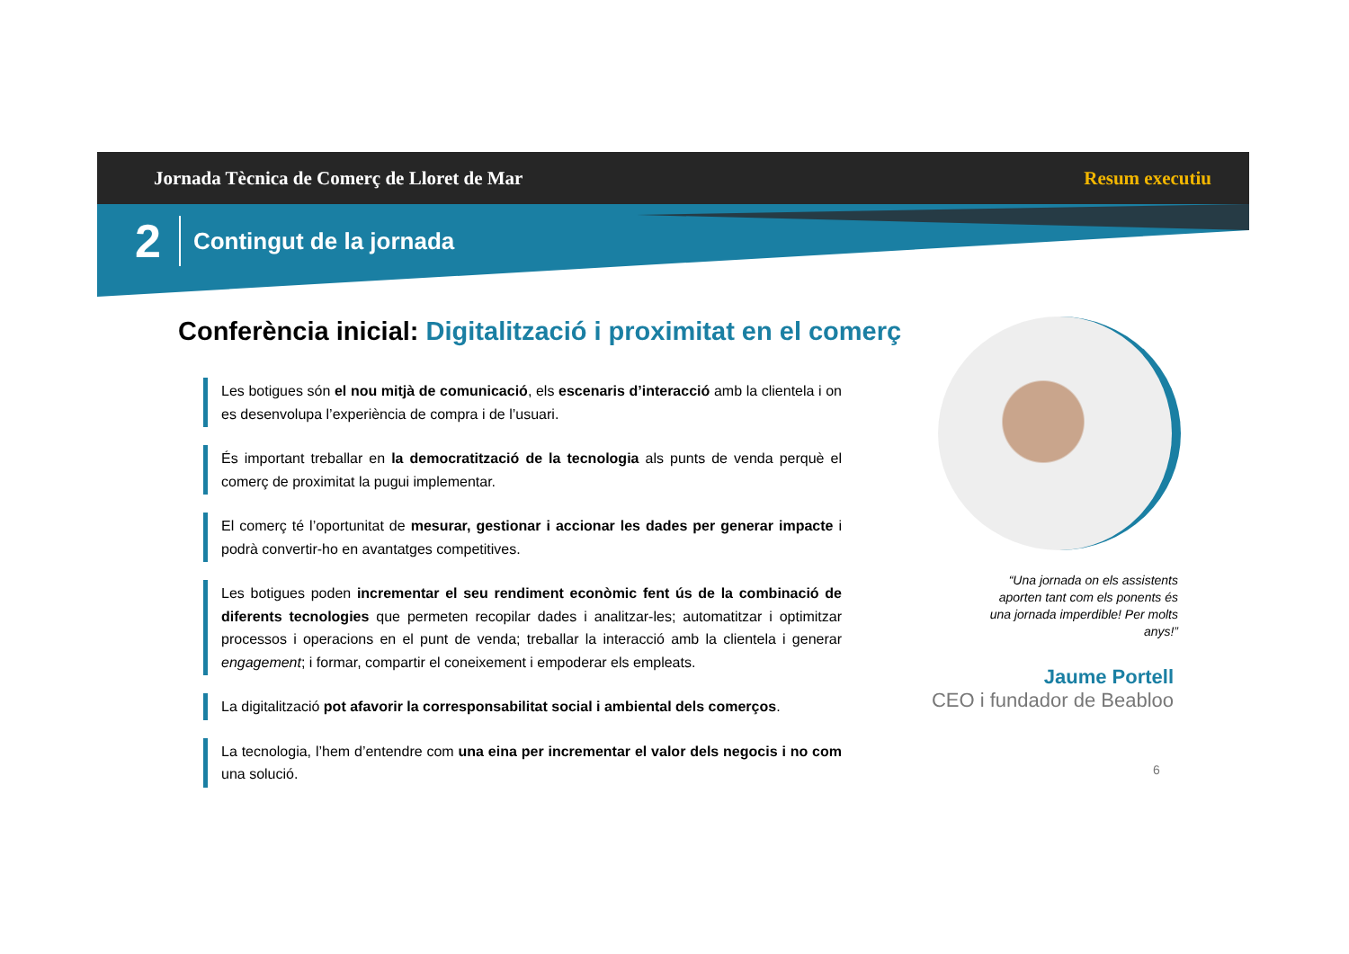Jornada Tècnica de Comerç de Lloret de Mar Resum executiu
2 Contingut de la jornada
Conferència inicial: Digitalització i proximitat en el comerç
Les botigues són el nou mitjà de comunicació, els escenaris d’interacció amb la clientela i on es desenvolupa l’experiència de compra i de l’usuari.
És important treballar en la democratització de la tecnologia als punts de venda perquè el comerç de proximitat la pugui implementar.
El comerç té l’oportunitat de mesurar, gestionar i accionar les dades per generar impacte i podrà convertir-ho en avantatges competitives.
Les botigues poden incrementar el seu rendiment econòmic fent ús de la combinació de diferents tecnologies que permeten recopilar dades i analitzar-les; automatitzar i optimitzar processos i operacions en el punt de venda; treballar la interacció amb la clientela i generar engagement; i formar, compartir el coneixement i empoderar els empleats.
La digitalització pot afavorir la corresponsabilitat social i ambiental dels comerços.
La tecnologia, l’hem d’entendre com una eina per incrementar el valor dels negocis i no com una solució.
“Una jornada on els assistents aporten tant com els ponents és una jornada imperdible! Per molts anys!”
Jaume Portell
CEO i fundador de Beabloo
6